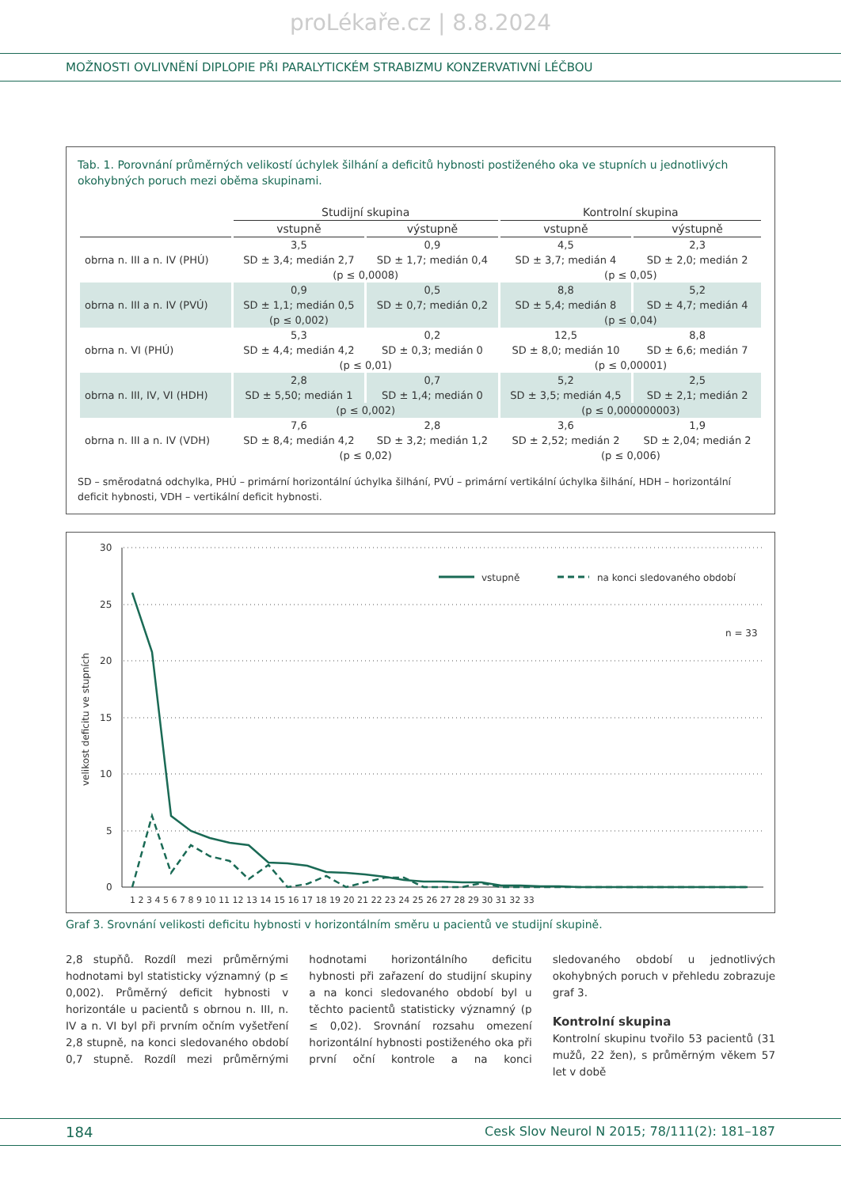proLékaře.cz | 8.8.2024
MOŽNOSTI OVLIVNĚNÍ DIPLOPIE PŘI PARALYTICKÉM STRABIZMU KONZERVATIVNÍ LÉČBOU
Tab. 1. Porovnání průměrných velikostí úchylek šilhání a deficitů hybnosti postiženého oka ve stupních u jednotlivých okohybných poruch mezi oběma skupinami.
| | Studijní skupina | | Kontrolní skupina | |
| --- | --- | --- | --- | --- |
| | vstupně | výstupně | vstupně | výstupně |
| obrna n. III a n. IV (PHÚ) | 3,5 | 0,9 | 4,5 | 2,3 |
| | SD ± 3,4; medián 2,7 | SD ± 1,7; medián 0,4 | SD ± 3,7; medián 4 | SD ± 2,0; medián 2 |
| | (p ≤ 0,0008) | | (p ≤ 0,05) | |
| obrna n. III a n. IV (PVÚ) | 0,9 | 0,5 | 8,8 | 5,2 |
| | SD ± 1,1; medián 0,5 | SD ± 0,7; medián 0,2 | SD ± 5,4; medián 8 | SD ± 4,7; medián 4 |
| | (p ≤ 0,002) | | (p ≤ 0,04) | |
| obrna n. VI (PHÚ) | 5,3 | 0,2 | 12,5 | 8,8 |
| | SD ± 4,4; medián 4,2 | SD ± 0,3; medián 0 | SD ± 8,0; medián 10 | SD ± 6,6; medián 7 |
| | (p ≤ 0,01) | | (p ≤ 0,00001) | |
| obrna n. III, IV, VI (HDH) | 2,8 | 0,7 | 5,2 | 2,5 |
| | SD ± 5,50; medián 1 | SD ± 1,4; medián 0 | SD ± 3,5; medián 4,5 | SD ± 2,1; medián 2 |
| | (p ≤ 0,002) | | (p ≤ 0,000000003) | |
| obrna n. III a n. IV (VDH) | 7,6 | 2,8 | 3,6 | 1,9 |
| | SD ± 8,4; medián 4,2 | SD ± 3,2; medián 1,2 | SD ± 2,52; medián 2 | SD ± 2,04; medián 2 |
| | (p ≤ 0,02) | | (p ≤ 0,006) | |
SD – směrodatná odchylka, PHÚ – primární horizontální úchylka šilhání, PVÚ – primární vertikální úchylka šilhání, HDH – horizontální deficit hybnosti, VDH – vertikální deficit hybnosti.
30
25
20
15
10
5
0
velikost deficitu ve stupních
1 2 3 4 5 6 7 8 9 10 11 12 13 14 15 16 17 18 19 20 21 22 23 24 25 26 27 28 29 30 31 32 33
vstupně
na konci sledovaného období
n = 33
Graf 3. Srovnání velikosti deficitu hybnosti v horizontálním směru u pacientů ve studijní skupině.
2,8 stupňů. Rozdíl mezi průměrnými hodnotami byl statisticky významný (p ≤ 0,002). Průměrný deficit hybnosti v horizontále u pacientů s obrnou n. III, n. IV a n. VI byl při prvním očním vyšetření 2,8 stupně, na konci sledovaného období 0,7 stupně. Rozdíl mezi průměrnými hodnotami horizontálního deficitu hybnosti při zařazení do studijní skupiny a na konci sledovaného období byl u těchto pacientů statisticky významný (p ≤ 0,02). Srovnání rozsahu omezení horizontální hybnosti postiženého oka při první oční kontrole a na konci sledovaného období u jednotlivých okohybných poruch v přehledu zobrazuje graf 3.
Kontrolní skupina
Kontrolní skupinu tvořilo 53 pacientů (31 mužů, 22 žen), s průměrným věkem 57 let v době
184 Cesk Slov Neurol N 2015; 78/111(2): 181–187